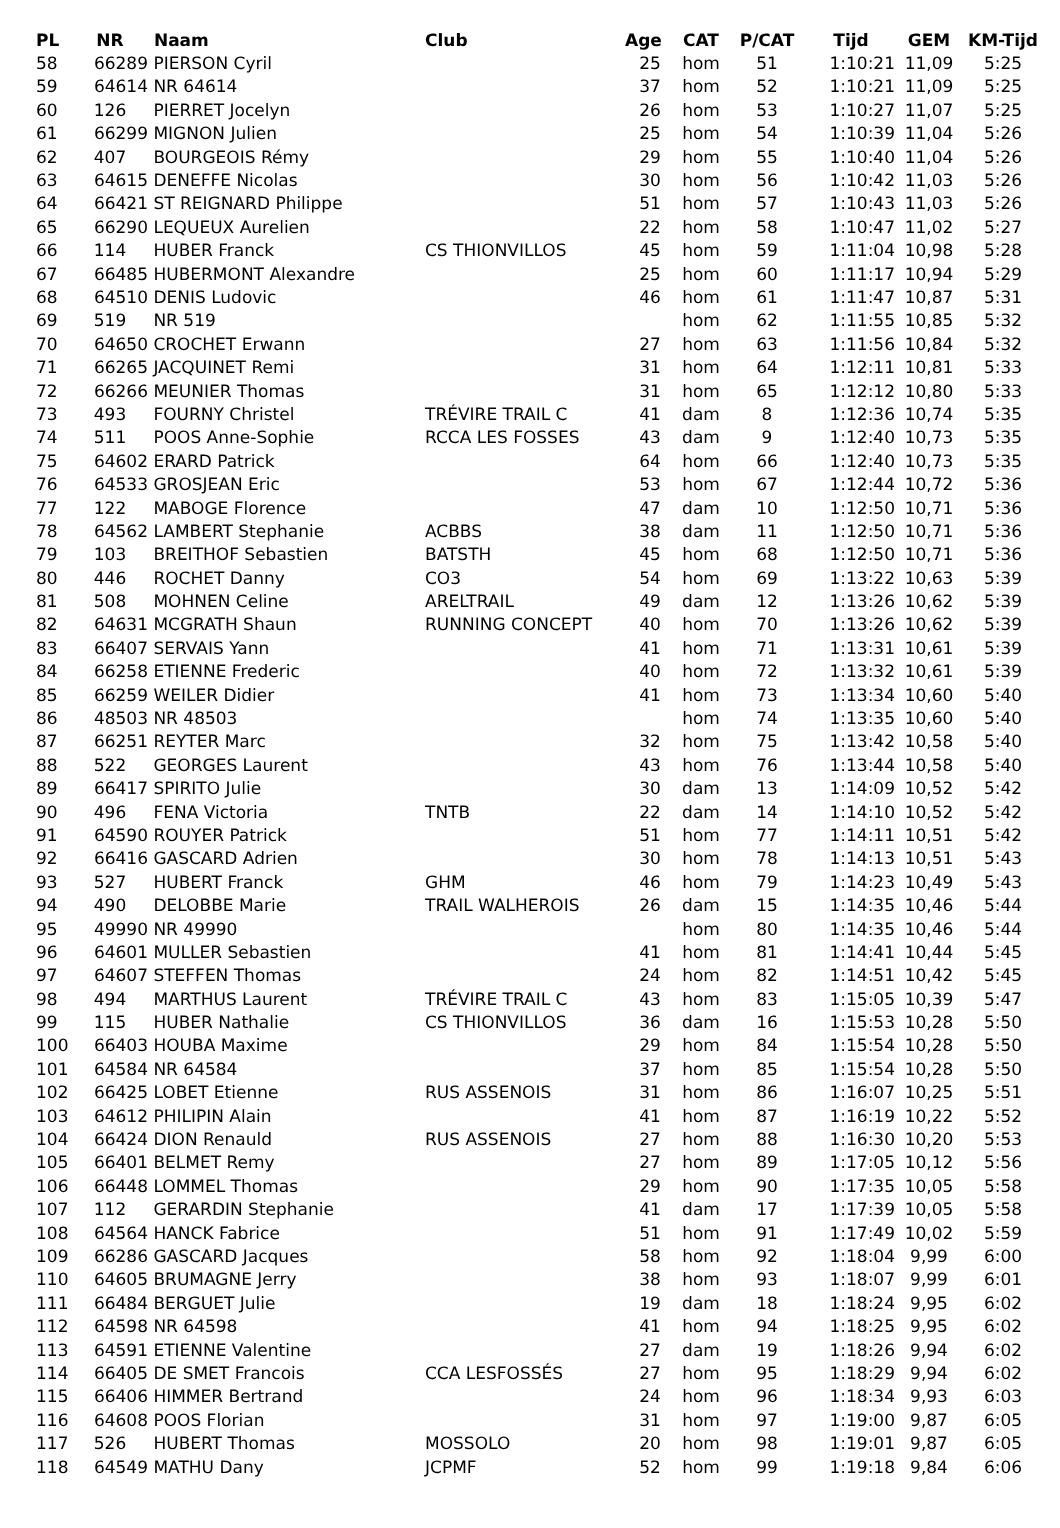| PL | NR | Naam | Club | Age | CAT | P/CAT | Tijd | GEM | KM-Tijd |
| --- | --- | --- | --- | --- | --- | --- | --- | --- | --- |
| 58 | 66289 | PIERSON Cyril | | 25 | hom | 51 | 1:10:21 | 11,09 | 5:25 |
| 59 | 64614 | NR 64614 | | 37 | hom | 52 | 1:10:21 | 11,09 | 5:25 |
| 60 | 126 | PIERRET Jocelyn | | 26 | hom | 53 | 1:10:27 | 11,07 | 5:25 |
| 61 | 66299 | MIGNON Julien | | 25 | hom | 54 | 1:10:39 | 11,04 | 5:26 |
| 62 | 407 | BOURGEOIS Rémy | | 29 | hom | 55 | 1:10:40 | 11,04 | 5:26 |
| 63 | 64615 | DENEFFE Nicolas | | 30 | hom | 56 | 1:10:42 | 11,03 | 5:26 |
| 64 | 66421 | ST REIGNARD Philippe | | 51 | hom | 57 | 1:10:43 | 11,03 | 5:26 |
| 65 | 66290 | LEQUEUX Aurelien | | 22 | hom | 58 | 1:10:47 | 11,02 | 5:27 |
| 66 | 114 | HUBER Franck | CS THIONVILLOS | 45 | hom | 59 | 1:11:04 | 10,98 | 5:28 |
| 67 | 66485 | HUBERMONT Alexandre | | 25 | hom | 60 | 1:11:17 | 10,94 | 5:29 |
| 68 | 64510 | DENIS Ludovic | | 46 | hom | 61 | 1:11:47 | 10,87 | 5:31 |
| 69 | 519 | NR 519 | | | hom | 62 | 1:11:55 | 10,85 | 5:32 |
| 70 | 64650 | CROCHET Erwann | | 27 | hom | 63 | 1:11:56 | 10,84 | 5:32 |
| 71 | 66265 | JACQUINET Remi | | 31 | hom | 64 | 1:12:11 | 10,81 | 5:33 |
| 72 | 66266 | MEUNIER Thomas | | 31 | hom | 65 | 1:12:12 | 10,80 | 5:33 |
| 73 | 493 | FOURNY Christel | TRÉVIRE TRAIL C | 41 | dam | 8 | 1:12:36 | 10,74 | 5:35 |
| 74 | 511 | POOS Anne-Sophie | RCCA LES FOSSES | 43 | dam | 9 | 1:12:40 | 10,73 | 5:35 |
| 75 | 64602 | ERARD Patrick | | 64 | hom | 66 | 1:12:40 | 10,73 | 5:35 |
| 76 | 64533 | GROSJEAN Eric | | 53 | hom | 67 | 1:12:44 | 10,72 | 5:36 |
| 77 | 122 | MABOGE Florence | | 47 | dam | 10 | 1:12:50 | 10,71 | 5:36 |
| 78 | 64562 | LAMBERT Stephanie | ACBBS | 38 | dam | 11 | 1:12:50 | 10,71 | 5:36 |
| 79 | 103 | BREITHOF Sebastien | BATSTH | 45 | hom | 68 | 1:12:50 | 10,71 | 5:36 |
| 80 | 446 | ROCHET Danny | CO3 | 54 | hom | 69 | 1:13:22 | 10,63 | 5:39 |
| 81 | 508 | MOHNEN Celine | ARELTRAIL | 49 | dam | 12 | 1:13:26 | 10,62 | 5:39 |
| 82 | 64631 | MCGRATH Shaun | RUNNING CONCEPT | 40 | hom | 70 | 1:13:26 | 10,62 | 5:39 |
| 83 | 66407 | SERVAIS Yann | | 41 | hom | 71 | 1:13:31 | 10,61 | 5:39 |
| 84 | 66258 | ETIENNE Frederic | | 40 | hom | 72 | 1:13:32 | 10,61 | 5:39 |
| 85 | 66259 | WEILER Didier | | 41 | hom | 73 | 1:13:34 | 10,60 | 5:40 |
| 86 | 48503 | NR 48503 | | | hom | 74 | 1:13:35 | 10,60 | 5:40 |
| 87 | 66251 | REYTER Marc | | 32 | hom | 75 | 1:13:42 | 10,58 | 5:40 |
| 88 | 522 | GEORGES Laurent | | 43 | hom | 76 | 1:13:44 | 10,58 | 5:40 |
| 89 | 66417 | SPIRITO Julie | | 30 | dam | 13 | 1:14:09 | 10,52 | 5:42 |
| 90 | 496 | FENA Victoria | TNTB | 22 | dam | 14 | 1:14:10 | 10,52 | 5:42 |
| 91 | 64590 | ROUYER Patrick | | 51 | hom | 77 | 1:14:11 | 10,51 | 5:42 |
| 92 | 66416 | GASCARD Adrien | | 30 | hom | 78 | 1:14:13 | 10,51 | 5:43 |
| 93 | 527 | HUBERT Franck | GHM | 46 | hom | 79 | 1:14:23 | 10,49 | 5:43 |
| 94 | 490 | DELOBBE Marie | TRAIL WALHEROIS | 26 | dam | 15 | 1:14:35 | 10,46 | 5:44 |
| 95 | 49990 | NR 49990 | | | hom | 80 | 1:14:35 | 10,46 | 5:44 |
| 96 | 64601 | MULLER Sebastien | | 41 | hom | 81 | 1:14:41 | 10,44 | 5:45 |
| 97 | 64607 | STEFFEN Thomas | | 24 | hom | 82 | 1:14:51 | 10,42 | 5:45 |
| 98 | 494 | MARTHUS Laurent | TRÉVIRE TRAIL C | 43 | hom | 83 | 1:15:05 | 10,39 | 5:47 |
| 99 | 115 | HUBER Nathalie | CS THIONVILLOS | 36 | dam | 16 | 1:15:53 | 10,28 | 5:50 |
| 100 | 66403 | HOUBA Maxime | | 29 | hom | 84 | 1:15:54 | 10,28 | 5:50 |
| 101 | 64584 | NR 64584 | | 37 | hom | 85 | 1:15:54 | 10,28 | 5:50 |
| 102 | 66425 | LOBET Etienne | RUS ASSENOIS | 31 | hom | 86 | 1:16:07 | 10,25 | 5:51 |
| 103 | 64612 | PHILIPIN Alain | | 41 | hom | 87 | 1:16:19 | 10,22 | 5:52 |
| 104 | 66424 | DION Renauld | RUS ASSENOIS | 27 | hom | 88 | 1:16:30 | 10,20 | 5:53 |
| 105 | 66401 | BELMET Remy | | 27 | hom | 89 | 1:17:05 | 10,12 | 5:56 |
| 106 | 66448 | LOMMEL Thomas | | 29 | hom | 90 | 1:17:35 | 10,05 | 5:58 |
| 107 | 112 | GERARDIN Stephanie | | 41 | dam | 17 | 1:17:39 | 10,05 | 5:58 |
| 108 | 64564 | HANCK Fabrice | | 51 | hom | 91 | 1:17:49 | 10,02 | 5:59 |
| 109 | 66286 | GASCARD Jacques | | 58 | hom | 92 | 1:18:04 | 9,99 | 6:00 |
| 110 | 64605 | BRUMAGNE Jerry | | 38 | hom | 93 | 1:18:07 | 9,99 | 6:01 |
| 111 | 66484 | BERGUET Julie | | 19 | dam | 18 | 1:18:24 | 9,95 | 6:02 |
| 112 | 64598 | NR 64598 | | 41 | hom | 94 | 1:18:25 | 9,95 | 6:02 |
| 113 | 64591 | ETIENNE Valentine | | 27 | dam | 19 | 1:18:26 | 9,94 | 6:02 |
| 114 | 66405 | DE SMET Francois | CCA LESFOSSÉS | 27 | hom | 95 | 1:18:29 | 9,94 | 6:02 |
| 115 | 66406 | HIMMER Bertrand | | 24 | hom | 96 | 1:18:34 | 9,93 | 6:03 |
| 116 | 64608 | POOS Florian | | 31 | hom | 97 | 1:19:00 | 9,87 | 6:05 |
| 117 | 526 | HUBERT Thomas | MOSSOLO | 20 | hom | 98 | 1:19:01 | 9,87 | 6:05 |
| 118 | 64549 | MATHU Dany | JCPMF | 52 | hom | 99 | 1:19:18 | 9,84 | 6:06 |